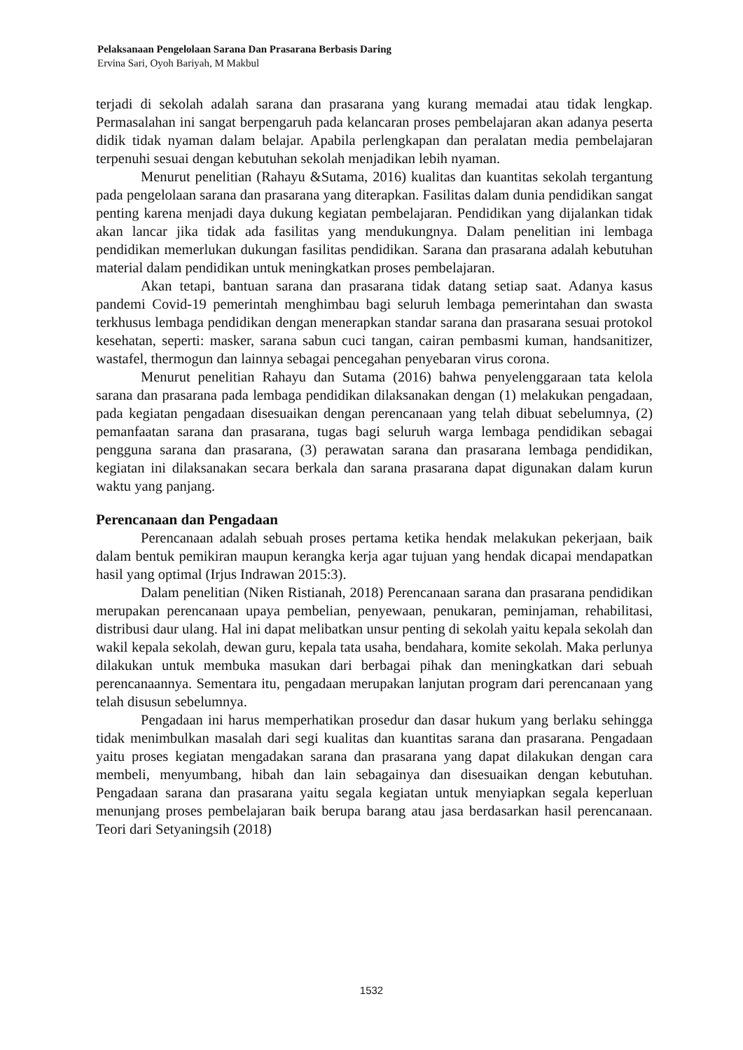Pelaksanaan Pengelolaan Sarana Dan Prasarana Berbasis Daring
Ervina Sari, Oyoh Bariyah, M Makbul
terjadi di sekolah adalah sarana dan prasarana yang kurang memadai atau tidak lengkap. Permasalahan ini sangat berpengaruh pada kelancaran proses pembelajaran akan adanya peserta didik tidak nyaman dalam belajar. Apabila perlengkapan dan peralatan media pembelajaran terpenuhi sesuai dengan kebutuhan sekolah menjadikan lebih nyaman.
Menurut penelitian (Rahayu &Sutama, 2016) kualitas dan kuantitas sekolah tergantung pada pengelolaan sarana dan prasarana yang diterapkan. Fasilitas dalam dunia pendidikan sangat penting karena menjadi daya dukung kegiatan pembelajaran. Pendidikan yang dijalankan tidak akan lancar jika tidak ada fasilitas yang mendukungnya. Dalam penelitian ini lembaga pendidikan memerlukan dukungan fasilitas pendidikan. Sarana dan prasarana adalah kebutuhan material dalam pendidikan untuk meningkatkan proses pembelajaran.
Akan tetapi, bantuan sarana dan prasarana tidak datang setiap saat. Adanya kasus pandemi Covid-19 pemerintah menghimbau bagi seluruh lembaga pemerintahan dan swasta terkhusus lembaga pendidikan dengan menerapkan standar sarana dan prasarana sesuai protokol kesehatan, seperti: masker, sarana sabun cuci tangan, cairan pembasmi kuman, handsanitizer, wastafel, thermogun dan lainnya sebagai pencegahan penyebaran virus corona.
Menurut penelitian Rahayu dan Sutama (2016) bahwa penyelenggaraan tata kelola sarana dan prasarana pada lembaga pendidikan dilaksanakan dengan (1) melakukan pengadaan, pada kegiatan pengadaan disesuaikan dengan perencanaan yang telah dibuat sebelumnya, (2) pemanfaatan sarana dan prasarana, tugas bagi seluruh warga lembaga pendidikan sebagai pengguna sarana dan prasarana, (3) perawatan sarana dan prasarana lembaga pendidikan, kegiatan ini dilaksanakan secara berkala dan sarana prasarana dapat digunakan dalam kurun waktu yang panjang.
Perencanaan dan Pengadaan
Perencanaan adalah sebuah proses pertama ketika hendak melakukan pekerjaan, baik dalam bentuk pemikiran maupun kerangka kerja agar tujuan yang hendak dicapai mendapatkan hasil yang optimal (Irjus Indrawan 2015:3).
Dalam penelitian (Niken Ristianah, 2018) Perencanaan sarana dan prasarana pendidikan merupakan perencanaan upaya pembelian, penyewaan, penukaran, peminjaman, rehabilitasi, distribusi daur ulang. Hal ini dapat melibatkan unsur penting di sekolah yaitu kepala sekolah dan wakil kepala sekolah, dewan guru, kepala tata usaha, bendahara, komite sekolah. Maka perlunya dilakukan untuk membuka masukan dari berbagai pihak dan meningkatkan dari sebuah perencanaannya. Sementara itu, pengadaan merupakan lanjutan program dari perencanaan yang telah disusun sebelumnya.
Pengadaan ini harus memperhatikan prosedur dan dasar hukum yang berlaku sehingga tidak menimbulkan masalah dari segi kualitas dan kuantitas sarana dan prasarana. Pengadaan yaitu proses kegiatan mengadakan sarana dan prasarana yang dapat dilakukan dengan cara membeli, menyumbang, hibah dan lain sebagainya dan disesuaikan dengan kebutuhan. Pengadaan sarana dan prasarana yaitu segala kegiatan untuk menyiapkan segala keperluan menunjang proses pembelajaran baik berupa barang atau jasa berdasarkan hasil perencanaan. Teori dari Setyaningsih (2018)
1532